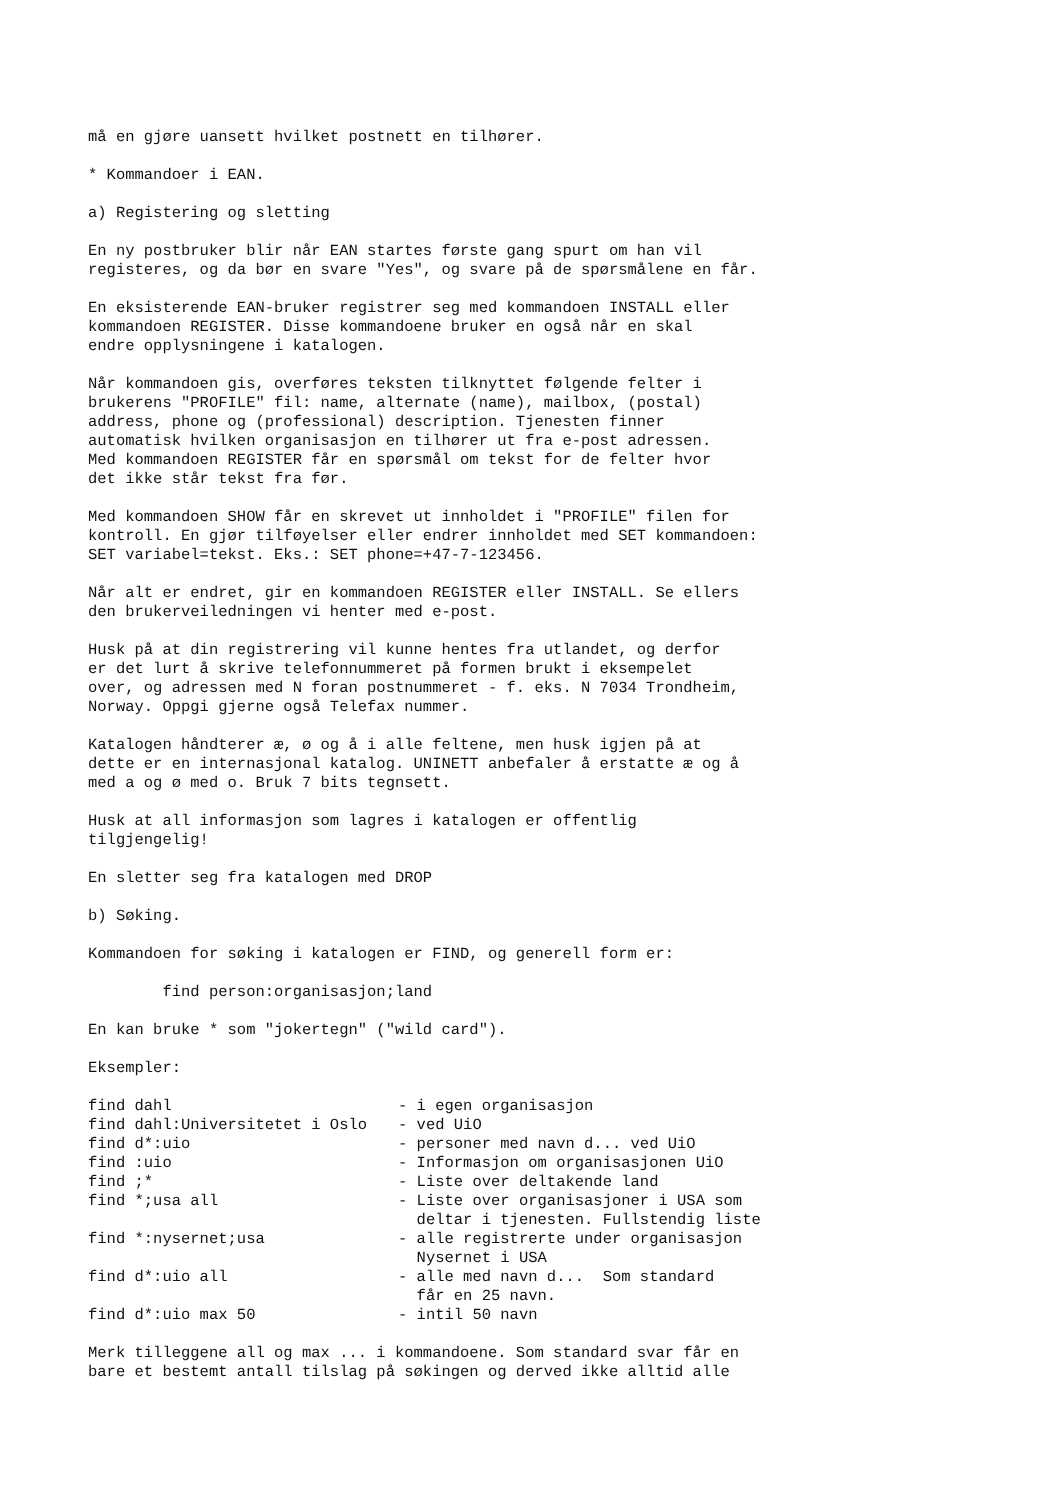må en gjøre uansett hvilket postnett en tilhører.
* Kommandoer i EAN.
a) Registering og sletting
En ny postbruker blir når EAN startes første gang spurt om han vil registeres, og da bør en svare "Yes", og svare på de spørsmålene en får.
En eksisterende EAN-bruker registrer seg med kommandoen INSTALL eller kommandoen REGISTER. Disse kommandoene bruker en også når en skal endre opplysningene i katalogen.
Når kommandoen gis, overføres teksten tilknyttet følgende felter i brukerens "PROFILE" fil: name, alternate (name), mailbox, (postal) address, phone og (professional) description. Tjenesten finner automatisk hvilken organisasjon en tilhører ut fra e-post adressen. Med kommandoen REGISTER får en spørsmål om tekst for de felter hvor det ikke står tekst fra før.
Med kommandoen SHOW får en skrevet ut innholdet i "PROFILE" filen for kontroll. En gjør tilføyelser eller endrer innholdet med SET kommandoen: SET variabel=tekst. Eks.: SET phone=+47-7-123456.
Når alt er endret, gir en kommandoen REGISTER eller INSTALL. Se ellers den brukerveiledningen vi henter med e-post.
Husk på at din registrering vil kunne hentes fra utlandet, og derfor er det lurt å skrive telefonnummeret på formen brukt i eksempelet over, og adressen med N foran postnummeret - f. eks. N 7034 Trondheim, Norway. Oppgi gjerne også Telefax nummer.
Katalogen håndterer æ, ø og å i alle feltene, men husk igjen på at dette er en internasjonal katalog. UNINETT anbefaler å erstatte æ og å med a og ø med o. Bruk 7 bits tegnsett.
Husk at all informasjon som lagres i katalogen er offentlig tilgjengelig!
En sletter seg fra katalogen med DROP
b) Søking.
Kommandoen for søking i katalogen er FIND, og generell form er:
find person:organisasjon;land
En kan bruke * som "jokertegn" ("wild card").
Eksempler:
| find dahl | - i egen organisasjon |
| find dahl:Universitetet i Oslo | - ved UiO |
| find d*:uio | - personer med navn d... ved UiO |
| find :uio | - Informasjon om organisasjonen UiO |
| find ;* | - Liste over deltakende land |
| find *;usa all | - Liste over organisasjoner i USA som deltar i tjenesten. Fullstendig liste |
| find *:nysernet;usa | - alle registrerte under organisasjon Nysernet i USA |
| find d*:uio all | - alle med navn d... Som standard får en 25 navn. |
| find d*:uio max 50 | - intil 50 navn |
Merk tilleggene all og max ... i kommandoene. Som standard svar får en bare et bestemt antall tilslag på søkingen og derved ikke alltid alle